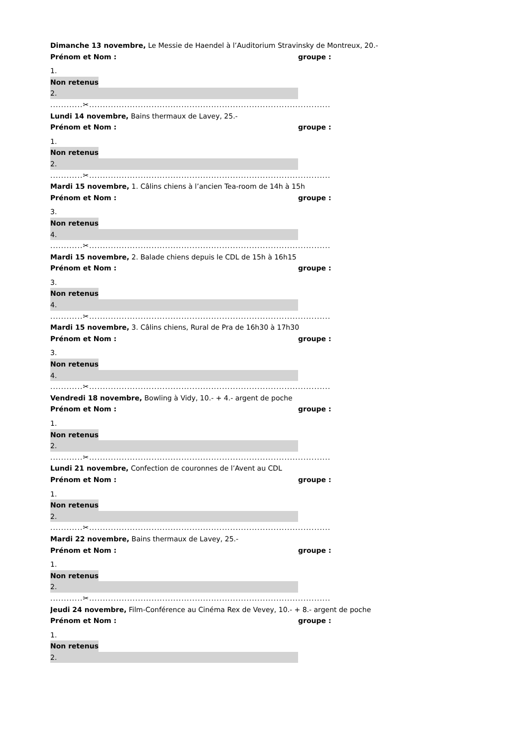Dimanche 13 novembre, Le Messie de Haendel à l’Auditorium Stravinsky de Montreux, 20.-
Prénom et Nom : groupe :
1.
Non retenus
2.
............✂.........................................................................................
Lundi 14 novembre, Bains thermaux de Lavey, 25.-
Prénom et Nom : groupe :
1.
Non retenus
2.
............✂.........................................................................................
Mardi 15 novembre, 1. Câlins chiens à l’ancien Tea-room de 14h à 15h
Prénom et Nom : groupe :
3.
Non retenus
4.
............✂.........................................................................................
Mardi 15 novembre, 2. Balade chiens depuis le CDL de 15h à 16h15
Prénom et Nom : groupe :
3.
Non retenus
4.
............✂.........................................................................................
Mardi 15 novembre, 3. Câlins chiens, Rural de Pra de 16h30 à 17h30
Prénom et Nom : groupe :
3.
Non retenus
4.
............✂.........................................................................................
Vendredi 18 novembre, Bowling à Vidy, 10.- + 4.- argent de poche
Prénom et Nom : groupe :
1.
Non retenus
2.
............✂.........................................................................................
Lundi 21 novembre, Confection de couronnes de l’Avent au CDL
Prénom et Nom : groupe :
1.
Non retenus
2.
............✂.........................................................................................
Mardi 22 novembre, Bains thermaux de Lavey, 25.-
Prénom et Nom : groupe :
1.
Non retenus
2.
............✂.........................................................................................
Jeudi 24 novembre, Film-Conférence au Cinéma Rex de Vevey, 10.- + 8.- argent de poche
Prénom et Nom : groupe :
1.
Non retenus
2.